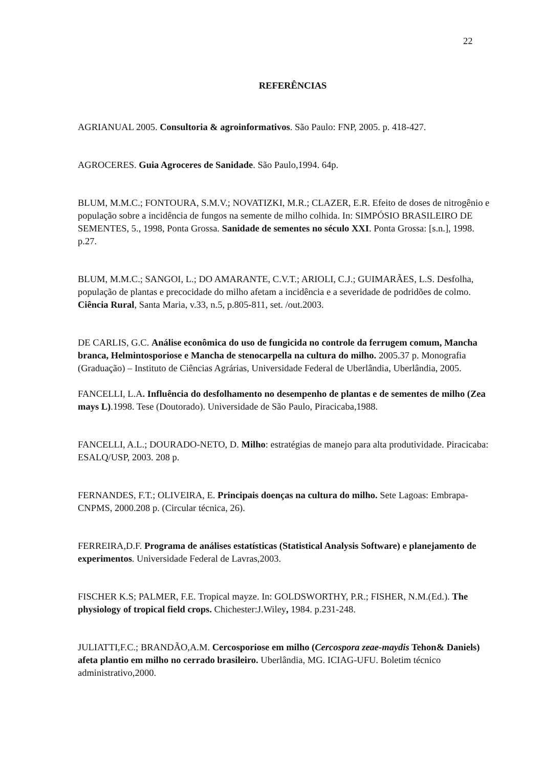22
REFERÊNCIAS
AGRIANUAL 2005. Consultoria & agroinformativos. São Paulo: FNP, 2005. p. 418-427.
AGROCERES. Guia Agroceres de Sanidade. São Paulo,1994. 64p.
BLUM, M.M.C.; FONTOURA, S.M.V.; NOVATIZKI, M.R.; CLAZER, E.R. Efeito de doses de nitrogênio e população sobre a incidência de fungos na semente de milho colhida. In: SIMPÓSIO BRASILEIRO DE SEMENTES, 5., 1998, Ponta Grossa. Sanidade de sementes no século XXI. Ponta Grossa: [s.n.], 1998. p.27.
BLUM, M.M.C.; SANGOI, L.; DO AMARANTE, C.V.T.; ARIOLI, C.J.; GUIMARÃES, L.S. Desfolha, população de plantas e precocidade do milho afetam a incidência e a severidade de podridões de colmo. Ciência Rural, Santa Maria, v.33, n.5, p.805-811, set. /out.2003.
DE CARLIS, G.C. Análise econômica do uso de fungicida no controle da ferrugem comum, Mancha branca, Helmintosporiose e Mancha de stenocarpella na cultura do milho. 2005.37 p. Monografia (Graduação) – Instituto de Ciências Agrárias, Universidade Federal de Uberlândia, Uberlândia, 2005.
FANCELLI, L.A. Influência do desfolhamento no desempenho de plantas e de sementes de milho (Zea mays L).1998. Tese (Doutorado). Universidade de São Paulo, Piracicaba,1988.
FANCELLI, A.L.; DOURADO-NETO, D. Milho: estratégias de manejo para alta produtividade. Piracicaba: ESALQ/USP, 2003. 208 p.
FERNANDES, F.T.; OLIVEIRA, E. Principais doenças na cultura do milho. Sete Lagoas: Embrapa- CNPMS, 2000.208 p. (Circular técnica, 26).
FERREIRA,D.F. Programa de análises estatísticas (Statistical Analysis Software) e planejamento de experimentos. Universidade Federal de Lavras,2003.
FISCHER K.S; PALMER, F.E. Tropical mayze. In: GOLDSWORTHY, P.R.; FISHER, N.M.(Ed.). The physiology of tropical field crops. Chichester:J.Wiley, 1984. p.231-248.
JULIATTI,F.C.; BRANDÃO,A.M. Cercosporiose em milho (Cercospora zeae-maydis Tehon& Daniels) afeta plantio em milho no cerrado brasileiro. Uberlândia, MG. ICIAG-UFU. Boletim técnico administrativo,2000.